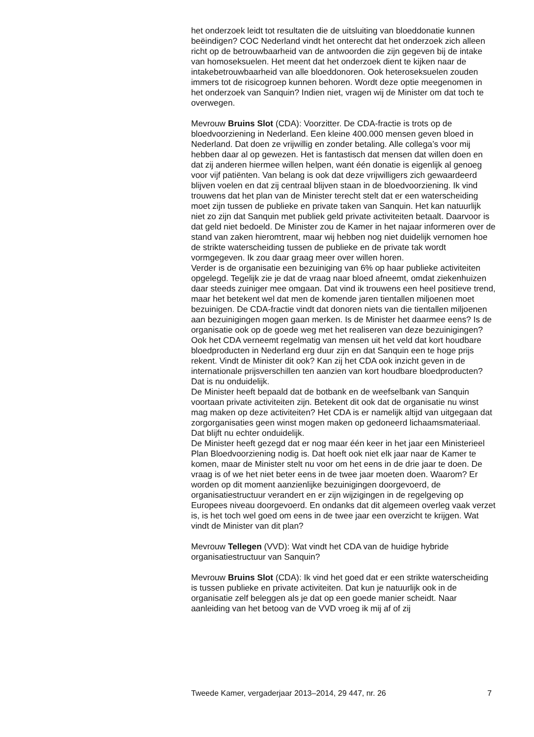het onderzoek leidt tot resultaten die de uitsluiting van bloeddonatie kunnen beëindigen? COC Nederland vindt het onterecht dat het onderzoek zich alleen richt op de betrouwbaarheid van de antwoorden die zijn gegeven bij de intake van homoseksuelen. Het meent dat het onderzoek dient te kijken naar de intakebetrouwbaarheid van alle bloeddonoren. Ook heteroseksuelen zouden immers tot de risicogroep kunnen behoren. Wordt deze optie meegenomen in het onderzoek van Sanquin? Indien niet, vragen wij de Minister om dat toch te overwegen.
Mevrouw Bruins Slot (CDA): Voorzitter. De CDA-fractie is trots op de bloedvoorziening in Nederland. Een kleine 400.000 mensen geven bloed in Nederland. Dat doen ze vrijwillig en zonder betaling. Alle collega’s voor mij hebben daar al op gewezen. Het is fantastisch dat mensen dat willen doen en dat zij anderen hiermee willen helpen, want één donatie is eigenlijk al genoeg voor vijf patiënten. Van belang is ook dat deze vrijwilligers zich gewaardeerd blijven voelen en dat zij centraal blijven staan in de bloedvoorziening. Ik vind trouwens dat het plan van de Minister terecht stelt dat er een waterscheiding moet zijn tussen de publieke en private taken van Sanquin. Het kan natuurlijk niet zo zijn dat Sanquin met publiek geld private activiteiten betaalt. Daarvoor is dat geld niet bedoeld. De Minister zou de Kamer in het najaar informeren over de stand van zaken hieromtrent, maar wij hebben nog niet duidelijk vernomen hoe de strikte waterscheiding tussen de publieke en de private tak wordt vormgegeven. Ik zou daar graag meer over willen horen.
Verder is de organisatie een bezuiniging van 6% op haar publieke activiteiten opgelegd. Tegelijk zie je dat de vraag naar bloed afneemt, omdat ziekenhuizen daar steeds zuiniger mee omgaan. Dat vind ik trouwens een heel positieve trend, maar het betekent wel dat men de komende jaren tientallen miljoenen moet bezuinigen. De CDA-fractie vindt dat donoren niets van die tientallen miljoenen aan bezuinigingen mogen gaan merken. Is de Minister het daarmee eens? Is de organisatie ook op de goede weg met het realiseren van deze bezuinigingen?
Ook het CDA verneemt regelmatig van mensen uit het veld dat kort houdbare bloedproducten in Nederland erg duur zijn en dat Sanquin een te hoge prijs rekent. Vindt de Minister dit ook? Kan zij het CDA ook inzicht geven in de internationale prijsverschillen ten aanzien van kort houdbare bloedproducten? Dat is nu onduidelijk.
De Minister heeft bepaald dat de botbank en de weefselbank van Sanquin voortaan private activiteiten zijn. Betekent dit ook dat de organisatie nu winst mag maken op deze activiteiten? Het CDA is er namelijk altijd van uitgegaan dat zorgorganisaties geen winst mogen maken op gedoneerd lichaamsmateriaal. Dat blijft nu echter onduidelijk.
De Minister heeft gezegd dat er nog maar één keer in het jaar een Ministerieel Plan Bloedvoorziening nodig is. Dat hoeft ook niet elk jaar naar de Kamer te komen, maar de Minister stelt nu voor om het eens in de drie jaar te doen. De vraag is of we het niet beter eens in de twee jaar moeten doen. Waarom? Er worden op dit moment aanzienlijke bezuinigingen doorgevoerd, de organisatiestructuur verandert en er zijn wijzigingen in de regelgeving op Europees niveau doorgevoerd. En ondanks dat dit algemeen overleg vaak verzet is, is het toch wel goed om eens in de twee jaar een overzicht te krijgen. Wat vindt de Minister van dit plan?
Mevrouw Tellegen (VVD): Wat vindt het CDA van de huidige hybride organisatiestructuur van Sanquin?
Mevrouw Bruins Slot (CDA): Ik vind het goed dat er een strikte waterscheiding is tussen publieke en private activiteiten. Dat kun je natuurlijk ook in de organisatie zelf beleggen als je dat op een goede manier scheidt. Naar aanleiding van het betoog van de VVD vroeg ik mij af of zij
Tweede Kamer, vergaderjaar 2013–2014, 29 447, nr. 26 7